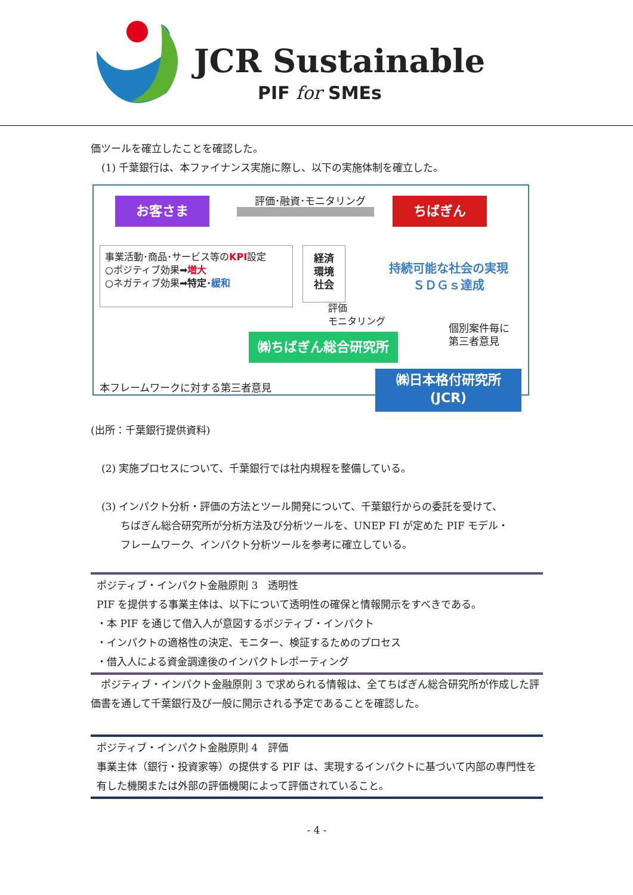JCR Sustainable
PIF for SMEs
価ツールを確立したことを確認した。
(1) 千葉銀行は、本ファイナンス実施に際し、以下の実施体制を確立した。
お客さま 評価･融資･モニタリング ちばぎん
事業活動･商品･サービス等のKPI設定
○ポジティブ効果➡増大
○ネガティブ効果➡特定･緩和
経済
環境
社会
持続可能な社会の実現
ＳＤＧｓ達成
評価
モニタリング
個別案件毎に
第三者意見
㈱ちばぎん総合研究所
本フレームワークに対する第三者意見
㈱日本格付研究所
(JCR)
(出所：千葉銀行提供資料)
(2) 実施プロセスについて、千葉銀行では社内規程を整備している。
(3) インパクト分析・評価の方法とツール開発について、千葉銀行からの委託を受けて、
ちばぎん総合研究所が分析方法及び分析ツールを、UNEP FI が定めた PIF モデル・
フレームワーク、インパクト分析ツールを参考に確立している。
ポジティブ・インパクト金融原則 3　透明性
PIF を提供する事業主体は、以下について透明性の確保と情報開示をすべきである。
・本 PIF を通じて借入人が意図するポジティブ・インパクト
・インパクトの適格性の決定、モニター、検証するためのプロセス
・借入人による資金調達後のインパクトレポーティング
　ポジティブ・インパクト金融原則 3 で求められる情報は、全てちばぎん総合研究所が作成した評価書を通して千葉銀行及び一般に開示される予定であることを確認した。
ポジティブ・インパクト金融原則 4　評価
事業主体（銀行・投資家等）の提供する PIF は、実現するインパクトに基づいて内部の専門性を有した機関または外部の評価機関によって評価されていること。
- 4 -